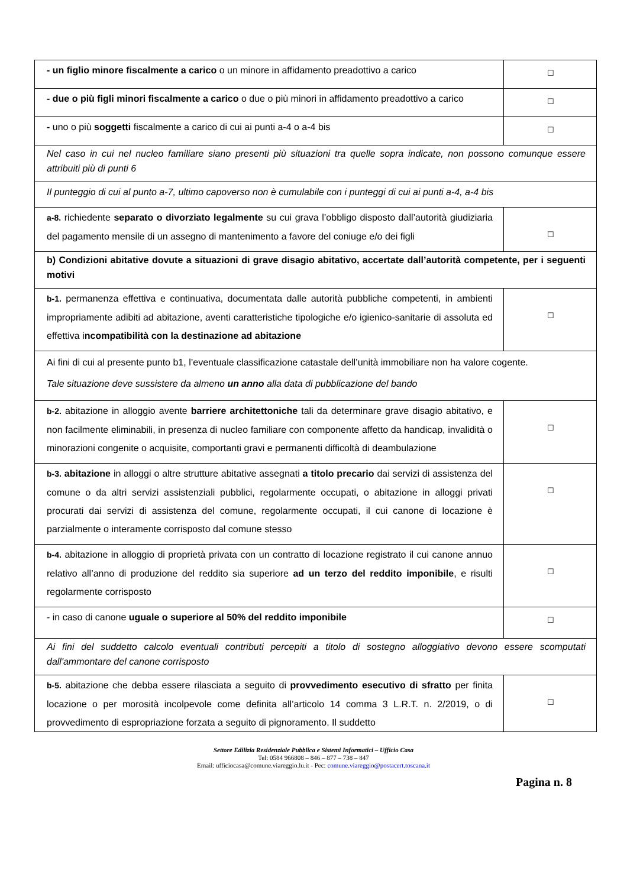| - un figlio minore fiscalmente a carico o un minore in affidamento preadottivo a carico | ☐ |
| - due o più figli minori fiscalmente a carico o due o più minori in affidamento preadottivo a carico | ☐ |
| - uno o più soggetti fiscalmente a carico di cui ai punti a-4 o a-4 bis | ☐ |
| Nel caso in cui nel nucleo familiare siano presenti più situazioni tra quelle sopra indicate, non possono comunque essere attribuiti più di punti 6 | |
| Il punteggio di cui al punto a-7, ultimo capoverso non è cumulabile con i punteggi di cui ai punti a-4, a-4 bis | |
| a-8. richiedente separato o divorziato legalmente su cui grava l’obbligo disposto dall’autorità giudiziaria del pagamento mensile di un assegno di mantenimento a favore del coniuge e/o dei figli | ☐ |
| b) Condizioni abitative dovute a situazioni di grave disagio abitativo, accertate dall’autorità competente, per i seguenti motivi | |
| b-1. permanenza effettiva e continuativa, documentata dalle autorità pubbliche competenti, in ambienti impropriamente adibiti ad abitazione, aventi caratteristiche tipologiche e/o igienico-sanitarie di assoluta ed effettiva i ncompatibilità con la destinazione ad abitazione | ☐ |
| Ai fini di cui al presente punto b1, l’eventuale classificazione catastale dell’unità immobiliare non ha valore cogente. Tale situazione deve sussistere da almeno un anno alla data di pubblicazione del bando | |
| b-2. abitazione in alloggio avente barriere architettoniche tali da determinare grave disagio abitativo, e non facilmente eliminabili, in presenza di nucleo familiare con componente affetto da handicap, invalidità o minorazioni congenite o acquisite, comportanti gravi e permanenti difficoltà di deambulazione | ☐ |
| b-3. abitazione in alloggi o altre strutture abitative assegnati a titolo precario dai servizi di assistenza del comune o da altri servizi assistenziali pubblici, regolarmente occupati, o abitazione in alloggi privati procurati dai servizi di assistenza del comune, regolarmente occupati, il cui canone di locazione è parzialmente o interamente corrisposto dal comune stesso | ☐ |
| b-4. abitazione in alloggio di proprietà privata con un contratto di locazione registrato il cui canone annuo relativo all’anno di produzione del reddito sia superiore ad un terzo del reddito imponibile , e risulti regolarmente corrisposto | ☐ |
| - in caso di canone uguale o superiore al 50% del reddito imponibile | ☐ |
| Ai fini del suddetto calcolo eventuali contributi percepiti a titolo di sostegno alloggiativo devono essere scomputati dall'ammontare del canone corrisposto | |
| b-5. abitazione che debba essere rilasciata a seguito di provvedimento esecutivo di sfratto per finita locazione o per morosità incolpevole come definita all’articolo 14 comma 3 L.R.T. n. 2/2019, o di provvedimento di espropriazione forzata a seguito di pignoramento. Il suddetto | ☐ |
Settore Edilizia Residenziale Pubblica e Sistemi Informatici – Ufficio Casa
Tel: 0584 966808 – 846 – 877 – 738 – 847
Email: ufficiocasa@comune.viareggio.lu.it - Pec: comune.viareggio@postacert.toscana.it
Pagina n. 8